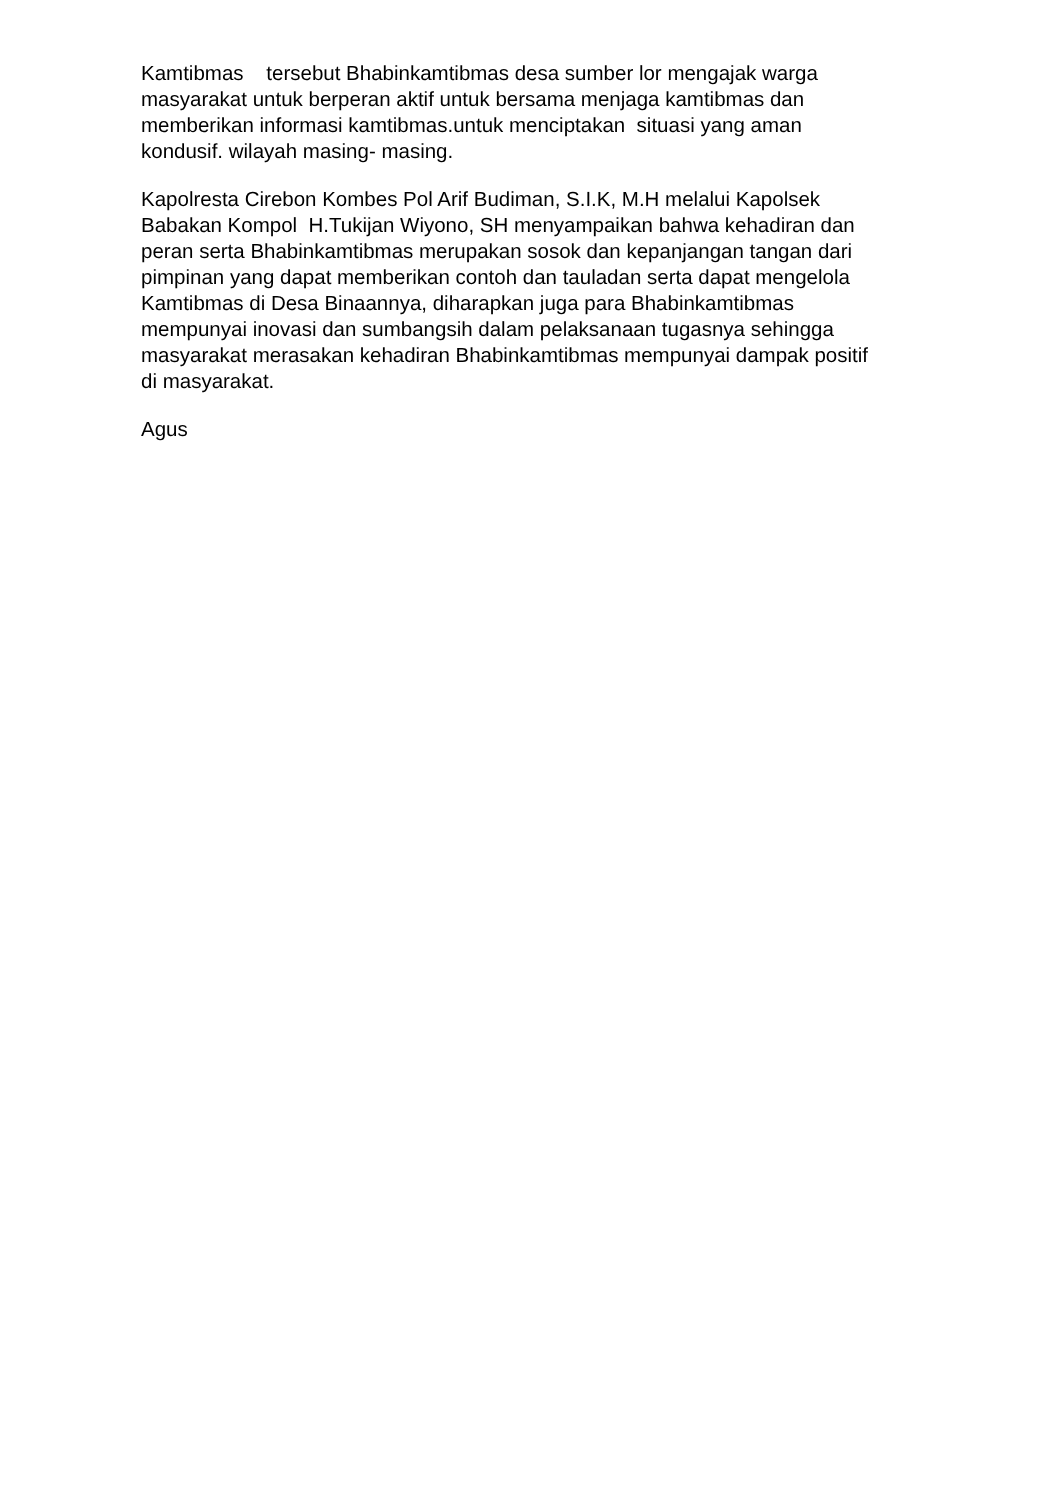Kamtibmas tersebut Bhabinkamtibmas desa sumber lor mengajak warga
masyarakat untuk berperan aktif untuk bersama menjaga kamtibmas dan
memberikan informasi kamtibmas.untuk menciptakan situasi yang aman
kondusif. wilayah masing- masing.
Kapolresta Cirebon Kombes Pol Arif Budiman, S.I.K, M.H melalui Kapolsek
Babakan Kompol H.Tukijan Wiyono, SH menyampaikan bahwa kehadiran dan
peran serta Bhabinkamtibmas merupakan sosok dan kepanjangan tangan dari
pimpinan yang dapat memberikan contoh dan tauladan serta dapat mengelola
Kamtibmas di Desa Binaannya, diharapkan juga para Bhabinkamtibmas
mempunyai inovasi dan sumbangsih dalam pelaksanaan tugasnya sehingga
masyarakat merasakan kehadiran Bhabinkamtibmas mempunyai dampak positif
di masyarakat.
Agus